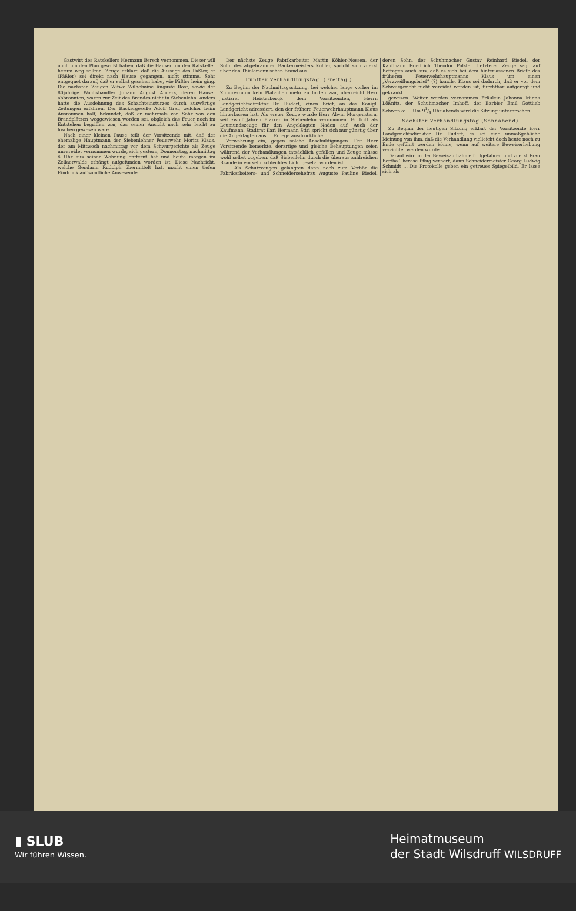Gastwirt des Ratskellers Hermann Bersch vernommen. Dieser will auch um den Plan gewußt haben, daß die Häuser um den Ratskeller herum weg sollten. Zeuge erklärt, daß die Aussage des Päßler, er (Päßler) sei direkt nach Hause gegangen, nicht stimme. Sohr entgegnet darauf, daß er selbst gesehen habe, wie Päßler heim ging. Die nächsten Zeugen Witwe Wilhelmine Auguste Rost, sowie der 80jährige Wachshändler Johann August Anders, deren Häuser abbrannten, waren zur Zeit des Brandes nicht in Siebenlehn. Anders hatte die Ausdehnung des Schachteinsturzes durch auswärtige Zeitungen erfahren. Der Bäckergeselle Adolf Graf, welcher beim Ausräumen half, bekundet, daß er mehrmals von Sohr von den Brandplätzen weggewiesen worden sei, obgleich das Feuer noch im Entstehen begriffen war, das seiner Ansicht nach sehr leicht zu löschen gewesen wäre.
Nach einer kleinen Pause teilt der Vorsitzende mit, daß der ehemalige Hauptmann der Siebenlehner Feuerwehr Moritz Klaus, der am Mittwoch nachmittag vor dem Schwurgerichte als Zeuge unvereidet vernommen wurde, sich gestern, Donnerstag, nachmittag 4 Uhr aus seiner Wohnung entfernt hat und heute morgen im Zellaerwalde erhängt aufgefunden worden ist. Diese Nachricht, welche Gendarm Rudolph übermittelt hat, macht einen tiefen Eindruck auf sämtliche Anwesende.
Der nächste Zeuge Fabrikarbeiter Martin Köhler-Nossen, der Sohn des abgebrannten Bäckermeisters Köhler, spricht sich zuerst über den Thielemann'schen Brand aus ...
Fünfter Verhandlungstag. (Freitag.)
Zu Beginn der Nachmittagssitzung, bei welcher lange vorher im Zuhörerraum kein Plätzchen mehr zu finden war, überreicht Herr Justizrat Heisterbergk dem Vorsitzenden, Herrn Landgerichtsdirektor Dr. Rudert, einen Brief, an das Königl. Landgericht adressiert, den der frühere Feuerwehrhauptmann Klaus hinterlassen hat. Als erster Zeuge wurde Herr Alwin Morgenstern, seit zwölf Jahren Pfarrer in Siebenlehn vernommen. Er tritt als Leumundszeuge für den Angeklagten Naden auf. Auch der Kaufmann, Stadtrat Karl Hermann Stirl spricht sich nur günstig über die Angeklagten aus ... Er lege ausdrückliche
Verwahrung ein, gegen solche Anschuldigungen. Der Herr Vorsitzende bemerkte, derartige und gleiche Behauptungen seien während der Verhandlungen tatsächlich gefallen und Zeuge müsse wohl selbst zugeben, daß Siebenlehn durch die überaus zahlreichen Brände in ein sehr schlechtes Licht gesetzt worden ist ...
... Als Schutzzeugen gelangten dann noch zum Verhör die Fabrikarbeiters- und Schneidersehefrau Auguste Pauline Riedel, deren Sohn, der Schuhmacher Gustav Reinhard Riedel, der Kaufmann Friedrich Theodor Polster. Letzterer Zeuge sagt auf Befragen auch aus, daß es sich bei dem hinterlassenen Briefe des früheren Feuerwehrhauptmanns Klaus um einen „Verzweiflungsbrief“ (?) handle. Klaus sei dadurch, daß er vor dem Schwurgericht nicht vereidet worden ist, furchtbar aufgeregt und gekränkt
gewesen. Weiter werden vernommen Fräulein Johanna Minna Lößnitz, der Schuhmacher Imhoff, der Barbier Emil Gottlieb Schwenke ... Um 91/4 Uhr abends wird die Sitzung unterbrochen.
Sechster Verhandlungstag (Sonnabend).
Zu Beginn der heutigen Sitzung erklärt der Vorsitzende Herr Landgerichtsdirektor Dr. Rudert, es sei eine unmaßgebliche Meinung von ihm, daß die Verhandlung vielleicht doch heute noch zu Ende geführt werden könne, wenn auf weitere Beweiserhebung verzichtet werden würde ...
Darauf wird in der Beweisaufnahme fortgefahren und zuerst Frau Bertha Therese Pflug verhört, dann Schneidermeister Georg Ludwig Schmidt ... Die Protokolle geben ein getreues Spiegelbild. Er lasse sich als
▮ SLUB
Wir führen Wissen.
Heimatmuseum
der Stadt Wilsdruff WILSDRUFF